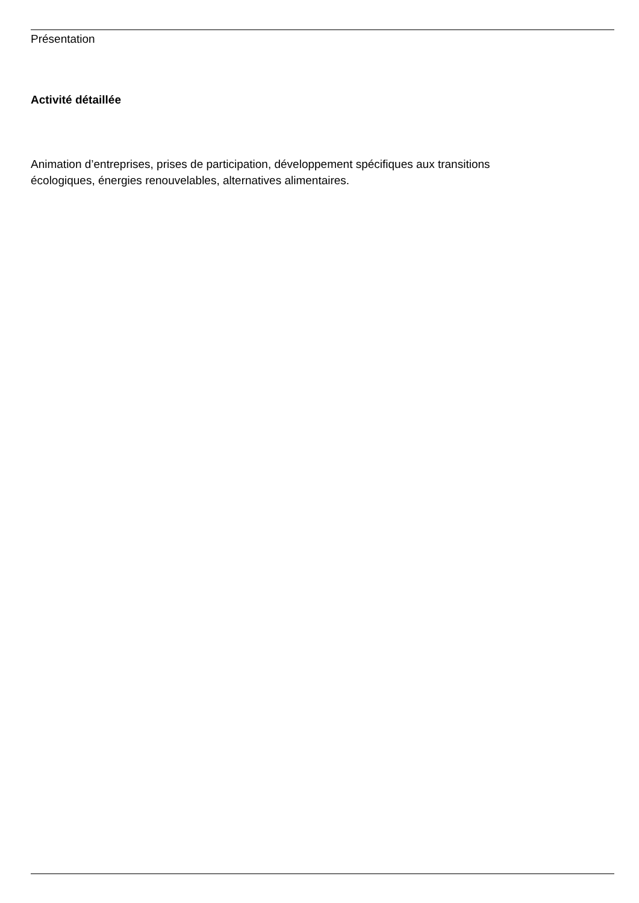Présentation
Activité détaillée
Animation d’entreprises, prises de participation, développement spécifiques aux transitions
écologiques, énergies renouvelables, alternatives alimentaires.